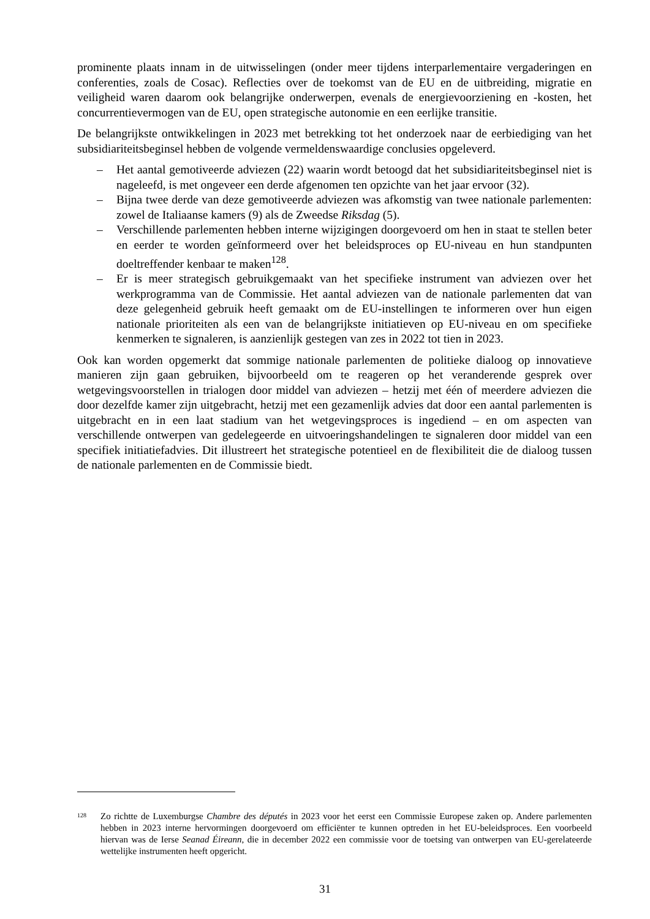prominente plaats innam in de uitwisselingen (onder meer tijdens interparlementaire vergaderingen en conferenties, zoals de Cosac). Reflecties over de toekomst van de EU en de uitbreiding, migratie en veiligheid waren daarom ook belangrijke onderwerpen, evenals de energievoorziening en -kosten, het concurrentievermogen van de EU, open strategische autonomie en een eerlijke transitie.
De belangrijkste ontwikkelingen in 2023 met betrekking tot het onderzoek naar de eerbiediging van het subsidiariteitsbeginsel hebben de volgende vermeldenswaardige conclusies opgeleverd.
– Het aantal gemotiveerde adviezen (22) waarin wordt betoogd dat het subsidiariteitsbeginsel niet is nageleefd, is met ongeveer een derde afgenomen ten opzichte van het jaar ervoor (32).
– Bijna twee derde van deze gemotiveerde adviezen was afkomstig van twee nationale parlementen: zowel de Italiaanse kamers (9) als de Zweedse Riksdag (5).
– Verschillende parlementen hebben interne wijzigingen doorgevoerd om hen in staat te stellen beter en eerder te worden geïnformeerd over het beleidsproces op EU-niveau en hun standpunten doeltreffender kenbaar te maken<sup>128</sup>.
– Er is meer strategisch gebruikgemaakt van het specifieke instrument van adviezen over het werkprogramma van de Commissie. Het aantal adviezen van de nationale parlementen dat van deze gelegenheid gebruik heeft gemaakt om de EU-instellingen te informeren over hun eigen nationale prioriteiten als een van de belangrijkste initiatieven op EU-niveau en om specifieke kenmerken te signaleren, is aanzienlijk gestegen van zes in 2022 tot tien in 2023.
Ook kan worden opgemerkt dat sommige nationale parlementen de politieke dialoog op innovatieve manieren zijn gaan gebruiken, bijvoorbeeld om te reageren op het veranderende gesprek over wetgevingsvoorstellen in trialogen door middel van adviezen – hetzij met één of meerdere adviezen die door dezelfde kamer zijn uitgebracht, hetzij met een gezamenlijk advies dat door een aantal parlementen is uitgebracht en in een laat stadium van het wetgevingsproces is ingediend – en om aspecten van verschillende ontwerpen van gedelegeerde en uitvoeringshandelingen te signaleren door middel van een specifiek initiatiefadvies. Dit illustreert het strategische potentieel en de flexibiliteit die de dialoog tussen de nationale parlementen en de Commissie biedt.
<sup>128</sup> Zo richtte de Luxemburgse Chambre des députés in 2023 voor het eerst een Commissie Europese zaken op. Andere parlementen hebben in 2023 interne hervormingen doorgevoerd om efficiënter te kunnen optreden in het EU-beleidsproces. Een voorbeeld hiervan was de Ierse Seanad Éireann, die in december 2022 een commissie voor de toetsing van ontwerpen van EU-gerelateerde wettelijke instrumenten heeft opgericht.
31